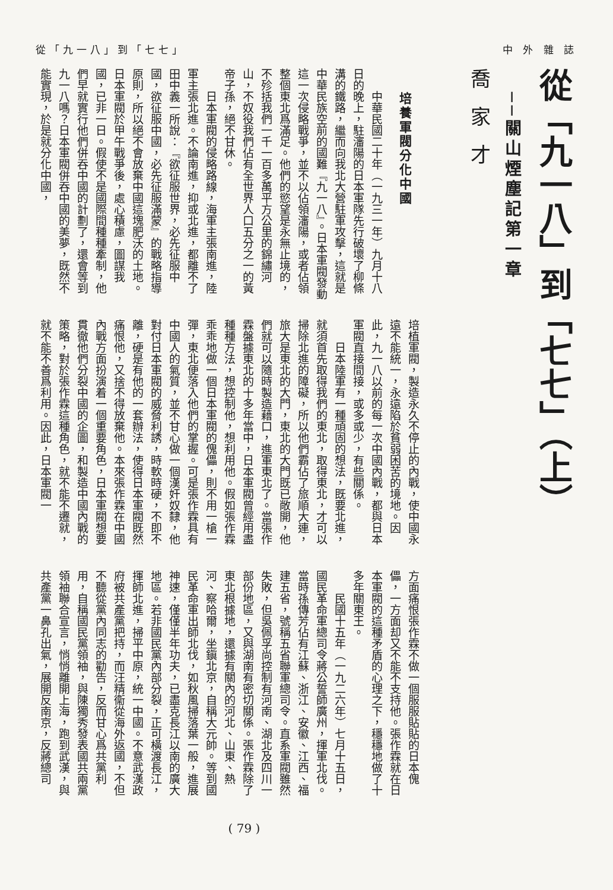從「九一八」到「七七」 中 外 雜 誌
從「九一八」到「七七」（上）
──關山煙塵記第一章
喬家才
培養軍閥分化中國
中華民國二十年（一九三一年）九月十八日的晚上，駐瀋陽的日本軍隊先行破壞了柳條溝的鐵路，繼而向我北大營駐軍攻擊，這就是中華民族空前的國難『九一八』。日本軍閥發動這一次侵略戰爭，並不以佔領瀋陽，或者佔領整個東北爲滿足。他們的慾望是永無止境的，不殄括我們一千一百多萬平方公里的錦繡河山，不奴役我們佔有全世界人口五分之一的黃帝子孫，絕不甘休。
日本軍閥的侵略路線，海軍主張南進，陸軍主張北進。不論南進，抑或北進，都離不了田中義一所說：『欲征服世界，必先征服中國，欲征服中國，必先征服滿蒙』的戰略指導原則，所以絕不會放棄中國這塊肥沃的土地。日本軍閥於甲午戰爭後，處心積慮，圖謀我國，已非一日。假使不是國際間種種牽制，他們早就實行他們併吞中國的計劃了，還會等到九一八嗎？日本軍閥併吞中國的美夢，既然不能實現，於是就分化中國，
培植軍閥，製造永久不停止的內戰，使中國永遠不能統一，永遠陷於貧弱困苦的境地。因此，九一八以前的每一次中國內戰，都與日本軍閥直接間接，或多或少，有些關係。
日本陸軍有一種頑固的想法，既要北進，就須首先取得我們的東北，取得東北，才可以掃除北進的障礙，所以他們霸佔了旅順大連，旅大是東北的大門，東北的大門既已敞開，他們就可以隨時製造藉口，進軍東北了。當張作霖盤據東北的十多年當中，日本軍閥曾經用盡種種方法，想控制他，想利用他。假如張作霖乖乖地做一個日本軍閥的傀儡，則不用一槍一彈，東北便落入他們的掌握。可是張作霖具有中國人的氣質，並不甘心做一個漢奸奴隸，他對付日本軍閥的威脅利誘，時軟時硬，不即不離，硬是有他的一套辦法，使得日本軍閥既然痛恨他，又捨不得放棄他。本來張作霖在中國內戰方面扮演着一個重要角色，日本軍閥想要貫徹他們分裂中國的企圖，和製造中國內戰的策略，對於張作霖這種角色，就不能不遷就，就不能不善爲利用。因此，日本軍閥一
方面痛恨張作霖不做一個服服貼貼的日本傀儡，一方面却又不能不支持他。張作霖就在日本軍閥的這種矛盾的心理之下，穩穩地做了十多年關東王。
民國十五年（一九二六年）七月十五日，國民革命軍總司令蔣公誓師廣州，揮軍北伐。當時孫傳芳佔有江蘇、浙江、安徽、江西、福建五省，號稱五省聯軍總司令。直系軍閥雖然失敗，但吳佩孚尚控制有河南、湖北及四川一部份地區，又與湖南有密切關係。張作霖除了東北根據地，還據有關內的河北、山東、熱河、察哈爾，坐鎭北京，自稱大元帥。等到國民革命軍出師北伐，如秋風掃落葉一般，進展神速，僅僅半年功夫，已盡克長江以南的廣大地區。若非國民黨內部分裂，正可橫渡長江，揮師北進，掃平中原，統一中國。不意武漢政府被共產黨把持，而汪精衞從海外返國，不但不聽從黨內同志的勸告，反而甘心爲共黨利用，自稱國民黨領袖，與陳獨秀發表國共兩黨領袖聯合宣言，悄悄離開上海，跑到武漢，與共產黨一鼻孔出氣，展開反南京，反蔣總司
( 79 )